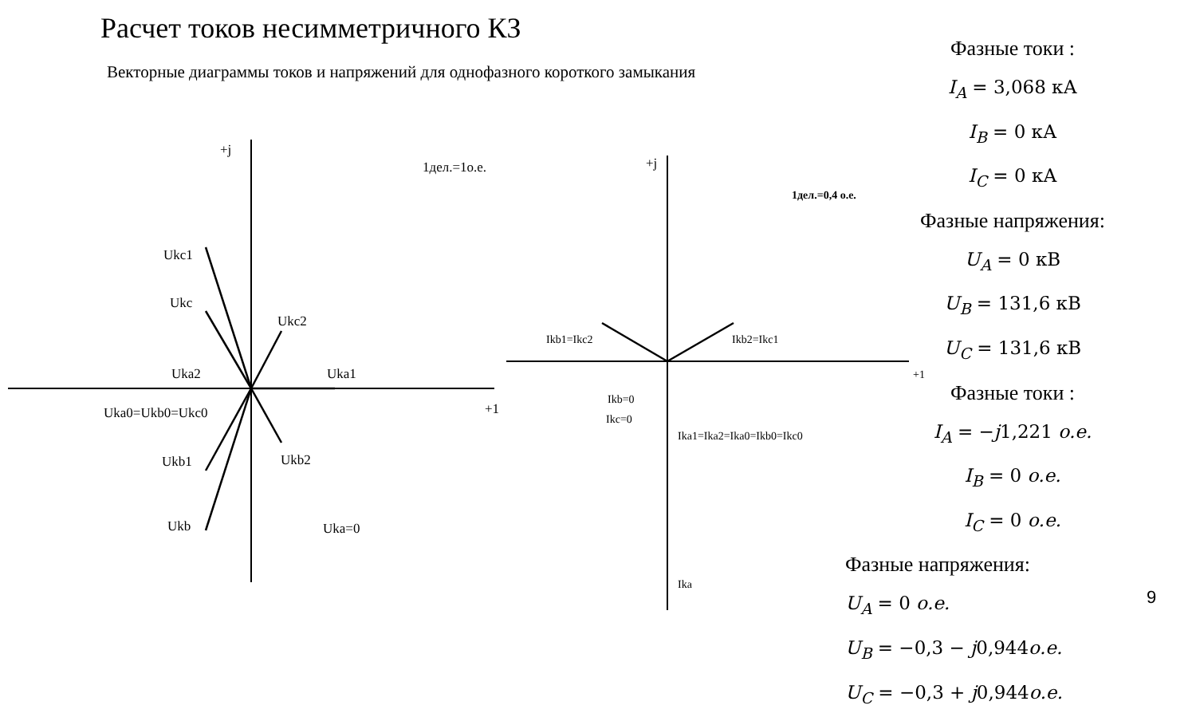Расчет токов несимметричного КЗ
Векторные диаграммы токов и напряжений для однофазного короткого замыкания
+j
1дел.=1о.е.
Ukc1
Ukc
Ukc2
Uka2
Uka1
Uka0=Ukb0=Ukc0
+1
Ukb1
Ukb2
Ukb
Uka=0
+j
1дел.=0,4 о.е.
Ikb1=Ikc2
Ikb2=Ikc1
+1
Ikb=0
Ikc=0
Ika1=Ika2=Ika0=Ikb0=Ikc0
Ika
Фазные токи :
I<sub>A</sub> = 3,068 кА
I<sub>B</sub> = 0 кА
I<sub>C</sub> = 0 кА
Фазные напряжения:
U<sub>A</sub> = 0 кВ
U<sub>B</sub> = 131,6 кВ
U<sub>C</sub> = 131,6 кВ
Фазные токи :
I<sub>A</sub> = −j1,221 о.е.
I<sub>B</sub> = 0 о.е.
I<sub>C</sub> = 0 о.е.
Фазные напряжения:
U<sub>A</sub> = 0 о.е.
U<sub>B</sub> = −0,3 − j0,944о.е.
U<sub>C</sub> = −0,3 + j0,944о.е.
9